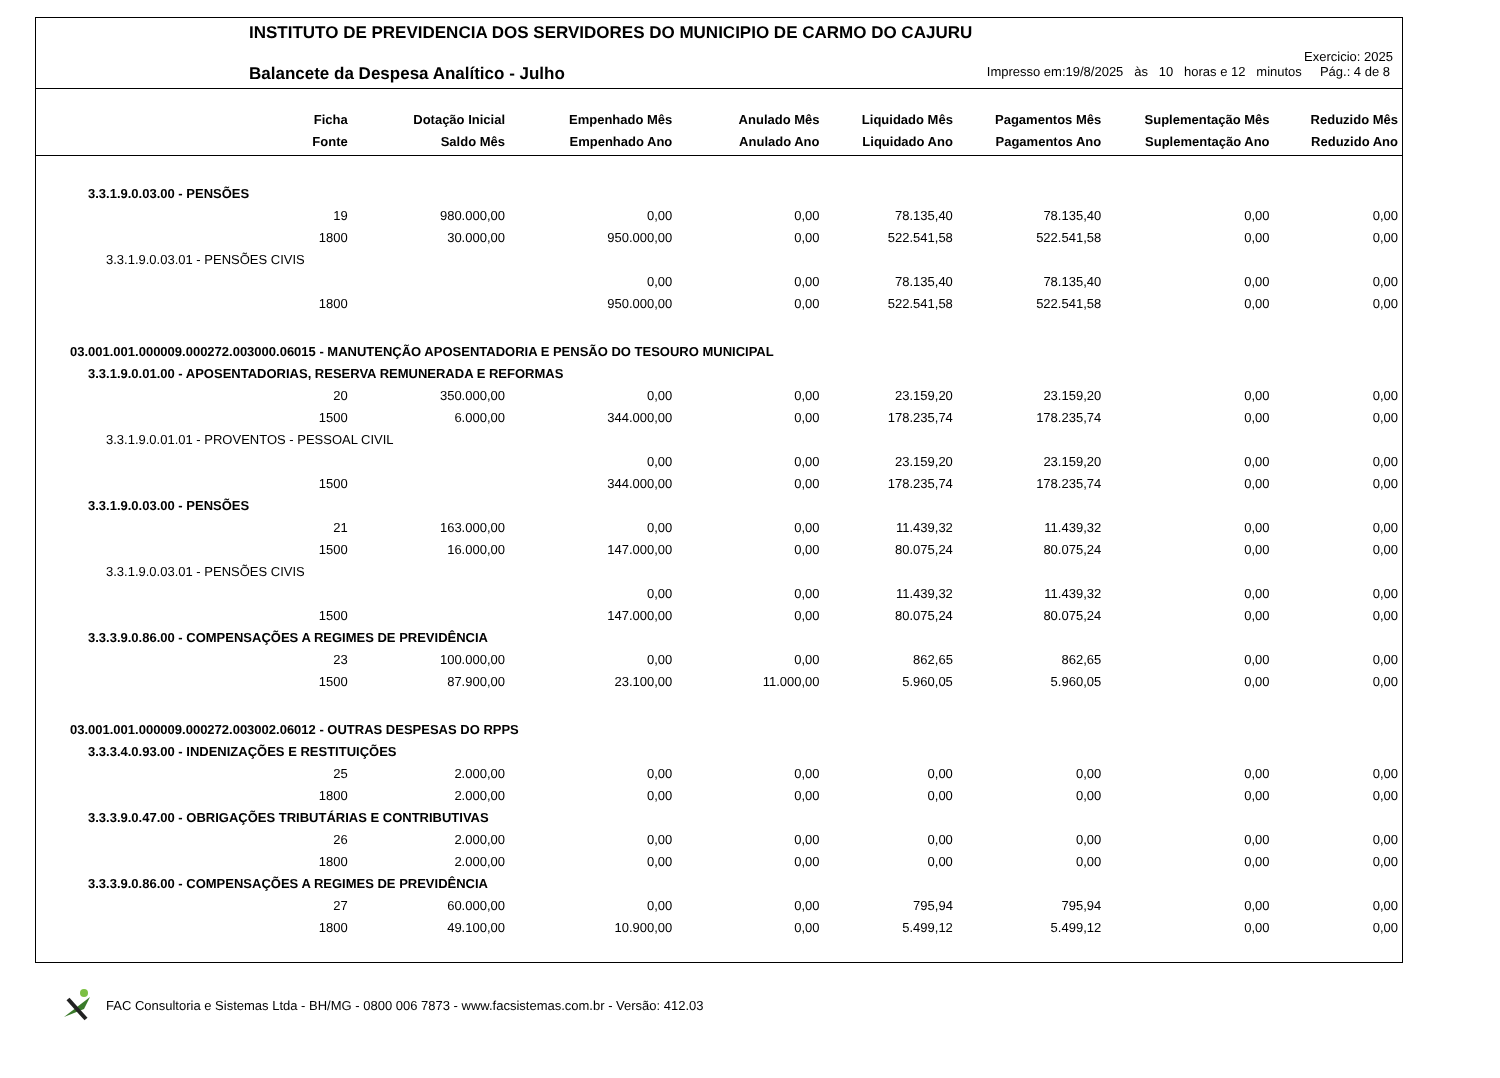INSTITUTO DE PREVIDENCIA DOS SERVIDORES DO MUNICIPIO DE CARMO DO CAJURU
Exercicio: 2025
Balancete da Despesa Analítico - Julho
Impresso em:19/8/2025 às 10 horas e 12 minutos Pág.: 4 de 8
| | Ficha | Dotação Inicial | Empenhado Mês | Anulado Mês | Liquidado Mês | Pagamentos Mês | Suplementação Mês | Reduzido Mês |
| --- | --- | --- | --- | --- | --- | --- | --- | --- |
| | Fonte | Saldo Mês | Empenhado Ano | Anulado Ano | Liquidado Ano | Pagamentos Ano | Suplementação Ano | Reduzido Ano |
| 3.3.1.9.0.03.00 - PENSÕES | | | | | | | | |
| | 19 | 980.000,00 | 0,00 | 0,00 | 78.135,40 | 78.135,40 | 0,00 | 0,00 |
| | 1800 | 30.000,00 | 950.000,00 | 0,00 | 522.541,58 | 522.541,58 | 0,00 | 0,00 |
| 3.3.1.9.0.03.01 - PENSÕES CIVIS | | | | | | | | |
| | | | 0,00 | 0,00 | 78.135,40 | 78.135,40 | 0,00 | 0,00 |
| | 1800 | | 950.000,00 | 0,00 | 522.541,58 | 522.541,58 | 0,00 | 0,00 |
| 03.001.001.000009.000272.003000.06015 - MANUTENÇÃO APOSENTADORIA E PENSÃO DO TESOURO MUNICIPAL | | | | | | | | |
| 3.3.1.9.0.01.00 - APOSENTADORIAS, RESERVA REMUNERADA E REFORMAS | | | | | | | | |
| | 20 | 350.000,00 | 0,00 | 0,00 | 23.159,20 | 23.159,20 | 0,00 | 0,00 |
| | 1500 | 6.000,00 | 344.000,00 | 0,00 | 178.235,74 | 178.235,74 | 0,00 | 0,00 |
| 3.3.1.9.0.01.01 - PROVENTOS - PESSOAL CIVIL | | | | | | | | |
| | | | 0,00 | 0,00 | 23.159,20 | 23.159,20 | 0,00 | 0,00 |
| | 1500 | | 344.000,00 | 0,00 | 178.235,74 | 178.235,74 | 0,00 | 0,00 |
| 3.3.1.9.0.03.00 - PENSÕES | | | | | | | | |
| | 21 | 163.000,00 | 0,00 | 0,00 | 11.439,32 | 11.439,32 | 0,00 | 0,00 |
| | 1500 | 16.000,00 | 147.000,00 | 0,00 | 80.075,24 | 80.075,24 | 0,00 | 0,00 |
| 3.3.1.9.0.03.01 - PENSÕES CIVIS | | | | | | | | |
| | | | 0,00 | 0,00 | 11.439,32 | 11.439,32 | 0,00 | 0,00 |
| | 1500 | | 147.000,00 | 0,00 | 80.075,24 | 80.075,24 | 0,00 | 0,00 |
| 3.3.3.9.0.86.00 - COMPENSAÇÕES A REGIMES DE PREVIDÊNCIA | | | | | | | | |
| | 23 | 100.000,00 | 0,00 | 0,00 | 862,65 | 862,65 | 0,00 | 0,00 |
| | 1500 | 87.900,00 | 23.100,00 | 11.000,00 | 5.960,05 | 5.960,05 | 0,00 | 0,00 |
| 03.001.001.000009.000272.003002.06012 - OUTRAS DESPESAS DO RPPS | | | | | | | | |
| 3.3.3.4.0.93.00 - INDENIZAÇÕES E RESTITUIÇÕES | | | | | | | | |
| | 25 | 2.000,00 | 0,00 | 0,00 | 0,00 | 0,00 | 0,00 | 0,00 |
| | 1800 | 2.000,00 | 0,00 | 0,00 | 0,00 | 0,00 | 0,00 | 0,00 |
| 3.3.3.9.0.47.00 - OBRIGAÇÕES TRIBUTÁRIAS E CONTRIBUTIVAS | | | | | | | | |
| | 26 | 2.000,00 | 0,00 | 0,00 | 0,00 | 0,00 | 0,00 | 0,00 |
| | 1800 | 2.000,00 | 0,00 | 0,00 | 0,00 | 0,00 | 0,00 | 0,00 |
| 3.3.3.9.0.86.00 - COMPENSAÇÕES A REGIMES DE PREVIDÊNCIA | | | | | | | | |
| | 27 | 60.000,00 | 0,00 | 0,00 | 795,94 | 795,94 | 0,00 | 0,00 |
| | 1800 | 49.100,00 | 10.900,00 | 0,00 | 5.499,12 | 5.499,12 | 0,00 | 0,00 |
FAC Consultoria e Sistemas Ltda - BH/MG - 0800 006 7873 - www.facsistemas.com.br - Versão: 412.03